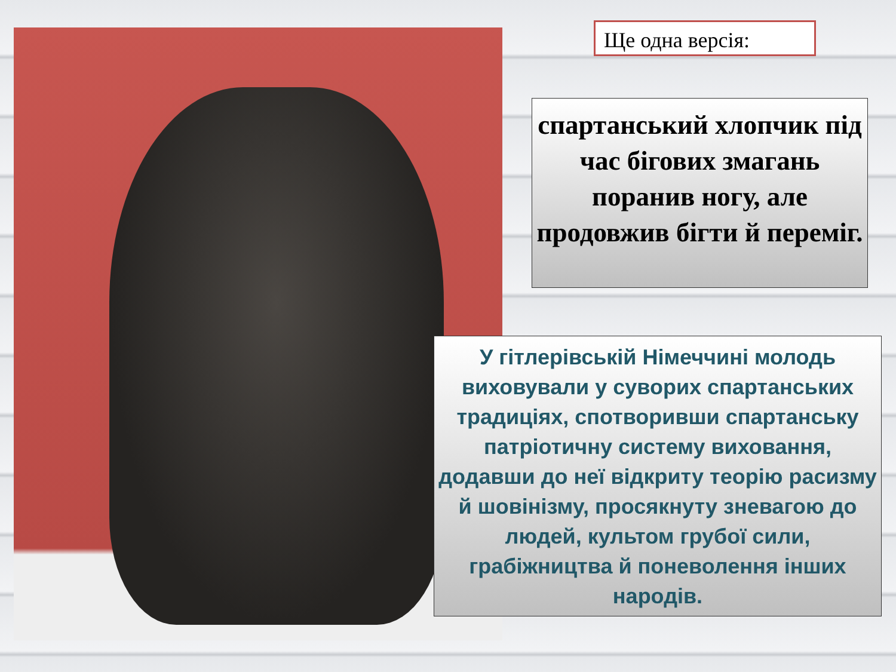Ще одна версія:
спартанський хлопчик під час бігових змагань поранив ногу, але продовжив бігти й переміг.
У гітлерівській Німеччині молодь виховували у суворих спартанських традиціях, спотворивши спартанську патріотичну систему виховання, додавши до неї відкриту теорію расизму й шовінізму, просякнуту зневагою до людей, культом грубої сили, грабіжництва й поневолення інших народів.